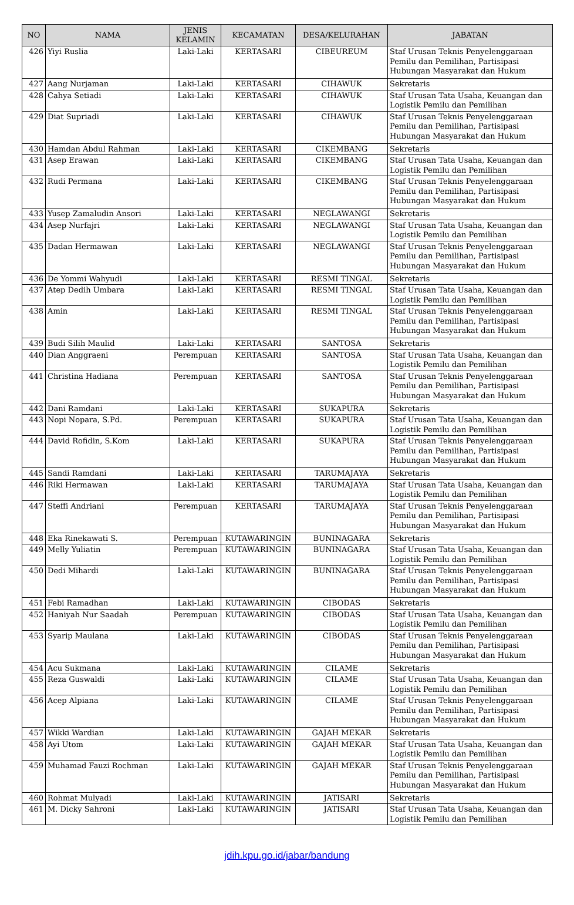| NO | NAMA | JENIS KELAMIN | KECAMATAN | DESA/KELURAHAN | JABATAN |
| --- | --- | --- | --- | --- | --- |
| 426 | Yiyi Ruslia | Laki-Laki | KERTASARI | CIBEUREUM | Staf Urusan Teknis Penyelenggaraan Pemilu dan Pemilihan, Partisipasi Hubungan Masyarakat dan Hukum |
| 427 | Aang Nurjaman | Laki-Laki | KERTASARI | CIHAWUK | Sekretaris |
| 428 | Cahya Setiadi | Laki-Laki | KERTASARI | CIHAWUK | Staf Urusan Tata Usaha, Keuangan dan Logistik Pemilu dan Pemilihan |
| 429 | Diat Supriadi | Laki-Laki | KERTASARI | CIHAWUK | Staf Urusan Teknis Penyelenggaraan Pemilu dan Pemilihan, Partisipasi Hubungan Masyarakat dan Hukum |
| 430 | Hamdan Abdul Rahman | Laki-Laki | KERTASARI | CIKEMBANG | Sekretaris |
| 431 | Asep Erawan | Laki-Laki | KERTASARI | CIKEMBANG | Staf Urusan Tata Usaha, Keuangan dan Logistik Pemilu dan Pemilihan |
| 432 | Rudi Permana | Laki-Laki | KERTASARI | CIKEMBANG | Staf Urusan Teknis Penyelenggaraan Pemilu dan Pemilihan, Partisipasi Hubungan Masyarakat dan Hukum |
| 433 | Yusep Zamaludin Ansori | Laki-Laki | KERTASARI | NEGLAWANGI | Sekretaris |
| 434 | Asep Nurfajri | Laki-Laki | KERTASARI | NEGLAWANGI | Staf Urusan Tata Usaha, Keuangan dan Logistik Pemilu dan Pemilihan |
| 435 | Dadan Hermawan | Laki-Laki | KERTASARI | NEGLAWANGI | Staf Urusan Teknis Penyelenggaraan Pemilu dan Pemilihan, Partisipasi Hubungan Masyarakat dan Hukum |
| 436 | De Yommi Wahyudi | Laki-Laki | KERTASARI | RESMI TINGAL | Sekretaris |
| 437 | Atep Dedih Umbara | Laki-Laki | KERTASARI | RESMI TINGAL | Staf Urusan Tata Usaha, Keuangan dan Logistik Pemilu dan Pemilihan |
| 438 | Amin | Laki-Laki | KERTASARI | RESMI TINGAL | Staf Urusan Teknis Penyelenggaraan Pemilu dan Pemilihan, Partisipasi Hubungan Masyarakat dan Hukum |
| 439 | Budi Silih Maulid | Laki-Laki | KERTASARI | SANTOSA | Sekretaris |
| 440 | Dian Anggraeni | Perempuan | KERTASARI | SANTOSA | Staf Urusan Tata Usaha, Keuangan dan Logistik Pemilu dan Pemilihan |
| 441 | Christina Hadiana | Perempuan | KERTASARI | SANTOSA | Staf Urusan Teknis Penyelenggaraan Pemilu dan Pemilihan, Partisipasi Hubungan Masyarakat dan Hukum |
| 442 | Dani Ramdani | Laki-Laki | KERTASARI | SUKAPURA | Sekretaris |
| 443 | Nopi Nopara, S.Pd. | Perempuan | KERTASARI | SUKAPURA | Staf Urusan Tata Usaha, Keuangan dan Logistik Pemilu dan Pemilihan |
| 444 | David Rofidin, S.Kom | Laki-Laki | KERTASARI | SUKAPURA | Staf Urusan Teknis Penyelenggaraan Pemilu dan Pemilihan, Partisipasi Hubungan Masyarakat dan Hukum |
| 445 | Sandi Ramdani | Laki-Laki | KERTASARI | TARUMAJAYA | Sekretaris |
| 446 | Riki Hermawan | Laki-Laki | KERTASARI | TARUMAJAYA | Staf Urusan Tata Usaha, Keuangan dan Logistik Pemilu dan Pemilihan |
| 447 | Steffi Andriani | Perempuan | KERTASARI | TARUMAJAYA | Staf Urusan Teknis Penyelenggaraan Pemilu dan Pemilihan, Partisipasi Hubungan Masyarakat dan Hukum |
| 448 | Eka Rinekawati S. | Perempuan | KUTAWARINGIN | BUNINAGARA | Sekretaris |
| 449 | Melly Yuliatin | Perempuan | KUTAWARINGIN | BUNINAGARA | Staf Urusan Tata Usaha, Keuangan dan Logistik Pemilu dan Pemilihan |
| 450 | Dedi Mihardi | Laki-Laki | KUTAWARINGIN | BUNINAGARA | Staf Urusan Teknis Penyelenggaraan Pemilu dan Pemilihan, Partisipasi Hubungan Masyarakat dan Hukum |
| 451 | Febi Ramadhan | Laki-Laki | KUTAWARINGIN | CIBODAS | Sekretaris |
| 452 | Haniyah Nur Saadah | Perempuan | KUTAWARINGIN | CIBODAS | Staf Urusan Tata Usaha, Keuangan dan Logistik Pemilu dan Pemilihan |
| 453 | Syarip Maulana | Laki-Laki | KUTAWARINGIN | CIBODAS | Staf Urusan Teknis Penyelenggaraan Pemilu dan Pemilihan, Partisipasi Hubungan Masyarakat dan Hukum |
| 454 | Acu Sukmana | Laki-Laki | KUTAWARINGIN | CILAME | Sekretaris |
| 455 | Reza Guswaldi | Laki-Laki | KUTAWARINGIN | CILAME | Staf Urusan Tata Usaha, Keuangan dan Logistik Pemilu dan Pemilihan |
| 456 | Acep Alpiana | Laki-Laki | KUTAWARINGIN | CILAME | Staf Urusan Teknis Penyelenggaraan Pemilu dan Pemilihan, Partisipasi Hubungan Masyarakat dan Hukum |
| 457 | Wikki Wardian | Laki-Laki | KUTAWARINGIN | GAJAH MEKAR | Sekretaris |
| 458 | Ayi Utom | Laki-Laki | KUTAWARINGIN | GAJAH MEKAR | Staf Urusan Tata Usaha, Keuangan dan Logistik Pemilu dan Pemilihan |
| 459 | Muhamad Fauzi Rochman | Laki-Laki | KUTAWARINGIN | GAJAH MEKAR | Staf Urusan Teknis Penyelenggaraan Pemilu dan Pemilihan, Partisipasi Hubungan Masyarakat dan Hukum |
| 460 | Rohmat Mulyadi | Laki-Laki | KUTAWARINGIN | JATISARI | Sekretaris |
| 461 | M. Dicky Sahroni | Laki-Laki | KUTAWARINGIN | JATISARI | Staf Urusan Tata Usaha, Keuangan dan Logistik Pemilu dan Pemilihan |
jdih.kpu.go.id/jabar/bandung